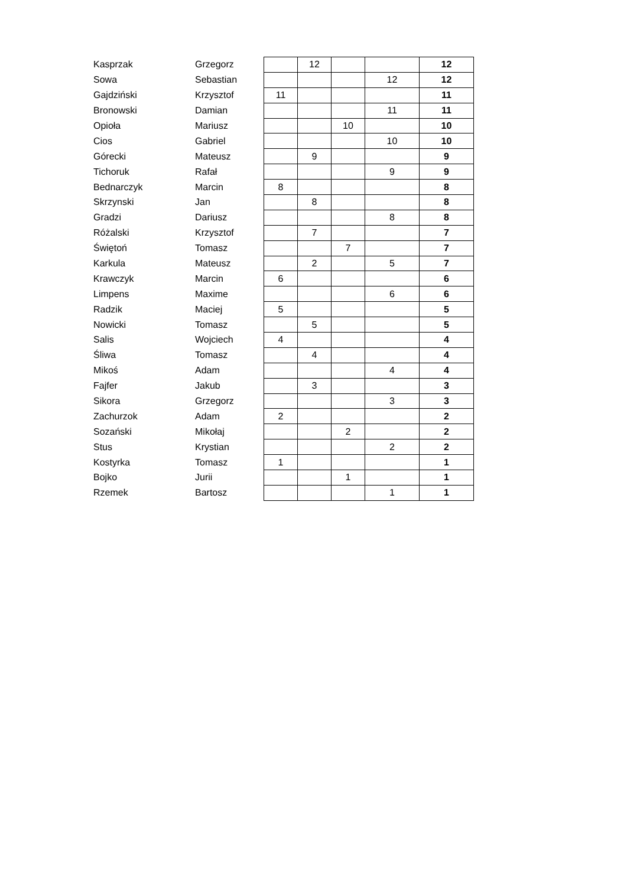| Kasprzak | Grzegorz | | 12 | | | 12 |
| Sowa | Sebastian | | | | 12 | 12 |
| Gajdziński | Krzysztof | 11 | | | | 11 |
| Bronowski | Damian | | | | 11 | 11 |
| Opioła | Mariusz | | | 10 | | 10 |
| Cios | Gabriel | | | | 10 | 10 |
| Górecki | Mateusz | | 9 | | | 9 |
| Tichoruk | Rafał | | | | 9 | 9 |
| Bednarczyk | Marcin | 8 | | | | 8 |
| Skrzynski | Jan | | 8 | | | 8 |
| Gradzi | Dariusz | | | | 8 | 8 |
| Różalski | Krzysztof | | 7 | | | 7 |
| Świętoń | Tomasz | | | 7 | | 7 |
| Karkula | Mateusz | | 2 | | 5 | 7 |
| Krawczyk | Marcin | 6 | | | | 6 |
| Limpens | Maxime | | | | 6 | 6 |
| Radzik | Maciej | 5 | | | | 5 |
| Nowicki | Tomasz | | 5 | | | 5 |
| Salis | Wojciech | 4 | | | | 4 |
| Śliwa | Tomasz | | 4 | | | 4 |
| Mikoś | Adam | | | | 4 | 4 |
| Fajfer | Jakub | | 3 | | | 3 |
| Sikora | Grzegorz | | | | 3 | 3 |
| Zachurzok | Adam | 2 | | | | 2 |
| Sozański | Mikołaj | | | 2 | | 2 |
| Stus | Krystian | | | | 2 | 2 |
| Kostyrka | Tomasz | 1 | | | | 1 |
| Bojko | Jurii | | | 1 | | 1 |
| Rzemek | Bartosz | | | | 1 | 1 |